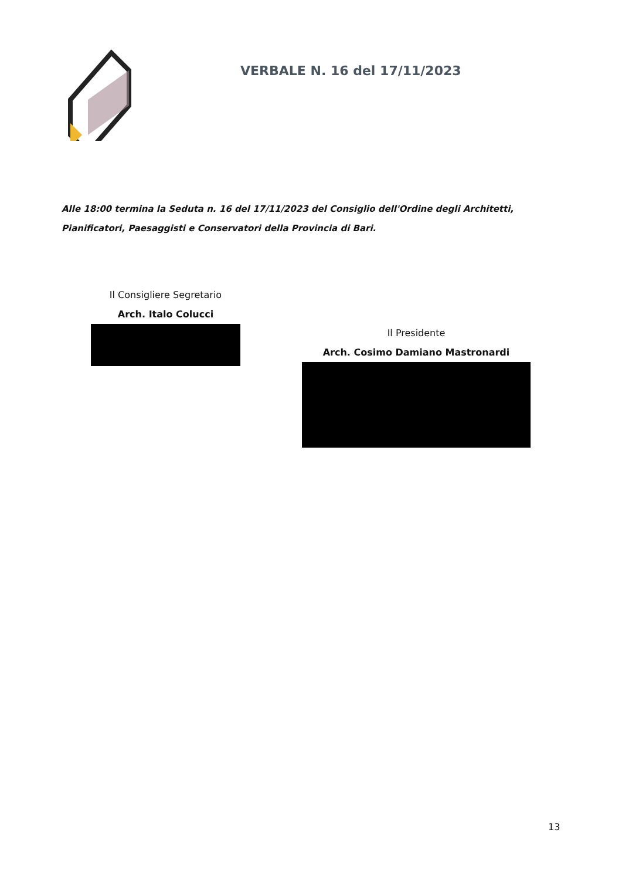VERBALE N. 16 del 17/11/2023
Alle 18:00 termina la Seduta n. 16 del 17/11/2023 del Consiglio dell'Ordine degli Architetti, Pianificatori, Paesaggisti e Conservatori della Provincia di Bari.
Il Consigliere Segretario
Arch. Italo Colucci
Il Presidente
Arch. Cosimo Damiano Mastronardi
13